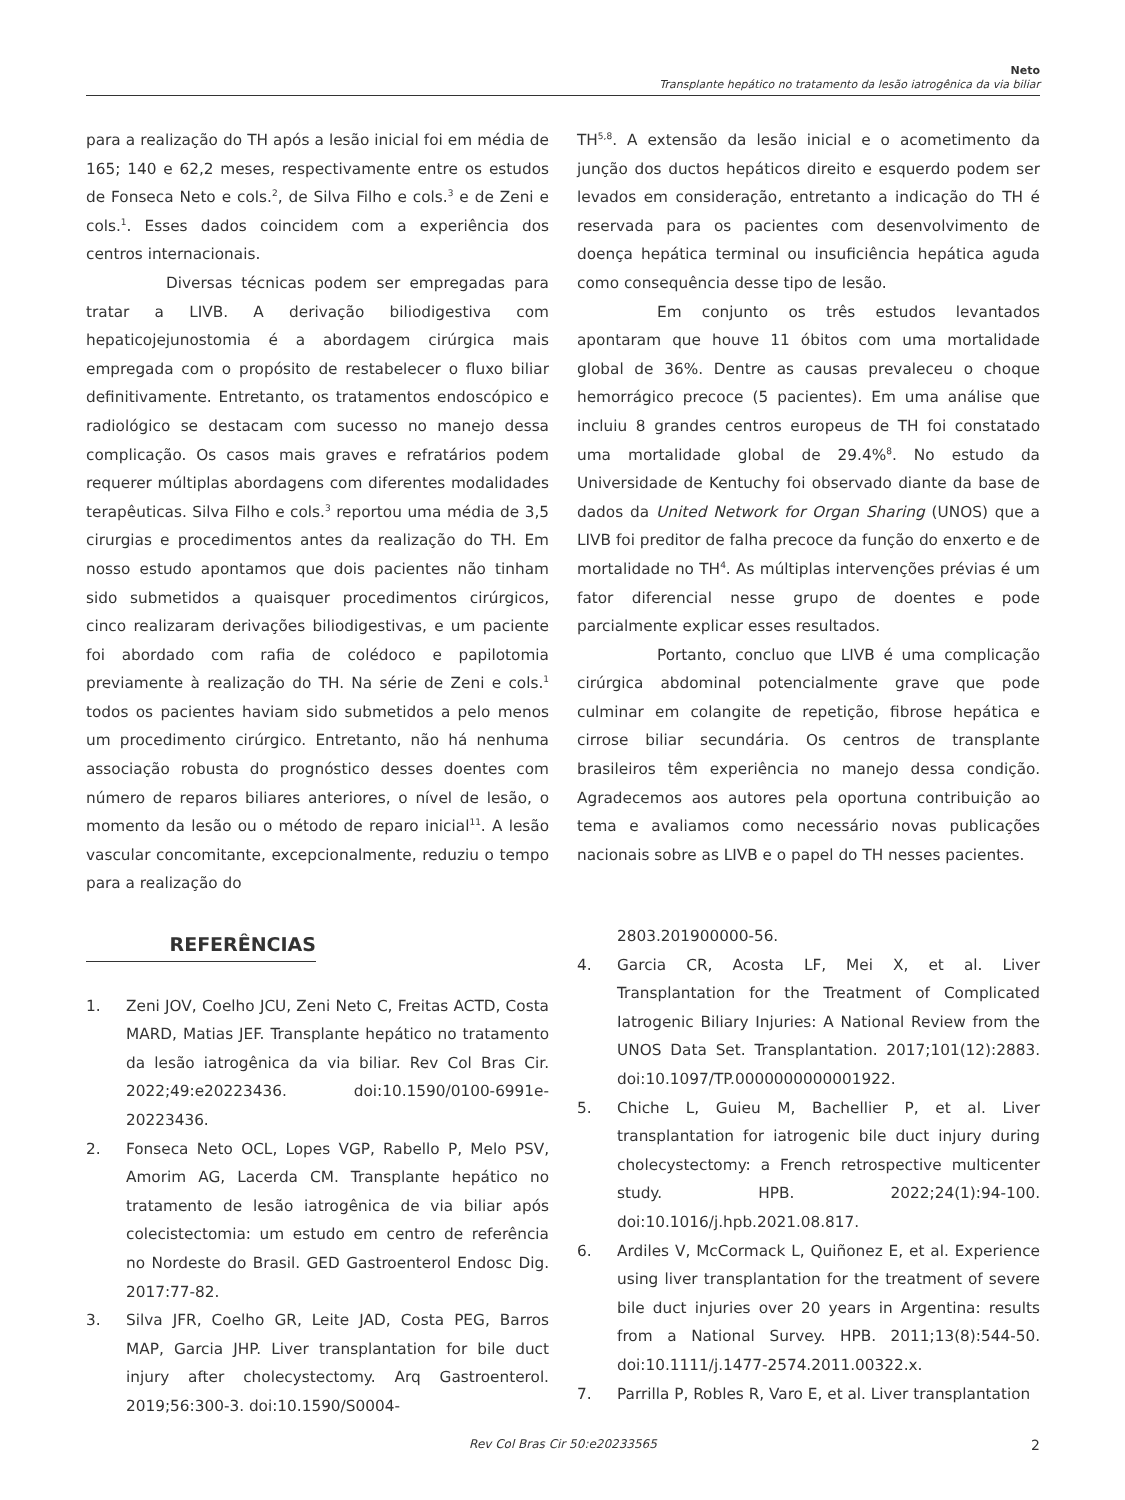Neto
Transplante hepático no tratamento da lesão iatrogênica da via biliar
para a realização do TH após a lesão inicial foi em média de 165; 140 e 62,2 meses, respectivamente entre os estudos de Fonseca Neto e cols.<sup>2</sup>, de Silva Filho e cols.<sup>3</sup> e de Zeni e cols.<sup>1</sup>. Esses dados coincidem com a experiência dos centros internacionais.
Diversas técnicas podem ser empregadas para tratar a LIVB. A derivação biliodigestiva com hepaticojejunostomia é a abordagem cirúrgica mais empregada com o propósito de restabelecer o fluxo biliar definitivamente. Entretanto, os tratamentos endoscópico e radiológico se destacam com sucesso no manejo dessa complicação. Os casos mais graves e refratários podem requerer múltiplas abordagens com diferentes modalidades terapêuticas. Silva Filho e cols.<sup>3</sup> reportou uma média de 3,5 cirurgias e procedimentos antes da realização do TH. Em nosso estudo apontamos que dois pacientes não tinham sido submetidos a quaisquer procedimentos cirúrgicos, cinco realizaram derivações biliodigestivas, e um paciente foi abordado com rafia de colédoco e papilotomia previamente à realização do TH. Na série de Zeni e cols.<sup>1</sup> todos os pacientes haviam sido submetidos a pelo menos um procedimento cirúrgico. Entretanto, não há nenhuma associação robusta do prognóstico desses doentes com número de reparos biliares anteriores, o nível de lesão, o momento da lesão ou o método de reparo inicial<sup>11</sup>. A lesão vascular concomitante, excepcionalmente, reduziu o tempo para a realização do
TH<sup>5,8</sup>. A extensão da lesão inicial e o acometimento da junção dos ductos hepáticos direito e esquerdo podem ser levados em consideração, entretanto a indicação do TH é reservada para os pacientes com desenvolvimento de doença hepática terminal ou insuficiência hepática aguda como consequência desse tipo de lesão.
Em conjunto os três estudos levantados apontaram que houve 11 óbitos com uma mortalidade global de 36%. Dentre as causas prevaleceu o choque hemorrágico precoce (5 pacientes). Em uma análise que incluiu 8 grandes centros europeus de TH foi constatado uma mortalidade global de 29.4%<sup>8</sup>. No estudo da Universidade de Kentuchy foi observado diante da base de dados da United Network for Organ Sharing (UNOS) que a LIVB foi preditor de falha precoce da função do enxerto e de mortalidade no TH<sup>4</sup>. As múltiplas intervenções prévias é um fator diferencial nesse grupo de doentes e pode parcialmente explicar esses resultados.
Portanto, concluo que LIVB é uma complicação cirúrgica abdominal potencialmente grave que pode culminar em colangite de repetição, fibrose hepática e cirrose biliar secundária. Os centros de transplante brasileiros têm experiência no manejo dessa condição. Agradecemos aos autores pela oportuna contribuição ao tema e avaliamos como necessário novas publicações nacionais sobre as LIVB e o papel do TH nesses pacientes.
REFERÊNCIAS
1. Zeni JOV, Coelho JCU, Zeni Neto C, Freitas ACTD, Costa MARD, Matias JEF. Transplante hepático no tratamento da lesão iatrogênica da via biliar. Rev Col Bras Cir. 2022;49:e20223436. doi:10.1590/0100-6991e-20223436.
2. Fonseca Neto OCL, Lopes VGP, Rabello P, Melo PSV, Amorim AG, Lacerda CM. Transplante hepático no tratamento de lesão iatrogênica de via biliar após colecistectomia: um estudo em centro de referência no Nordeste do Brasil. GED Gastroenterol Endosc Dig. 2017:77-82.
3. Silva JFR, Coelho GR, Leite JAD, Costa PEG, Barros MAP, Garcia JHP. Liver transplantation for bile duct injury after cholecystectomy. Arq Gastroenterol. 2019;56:300-3. doi:10.1590/S0004-
2803.201900000-56.
4. Garcia CR, Acosta LF, Mei X, et al. Liver Transplantation for the Treatment of Complicated Iatrogenic Biliary Injuries: A National Review from the UNOS Data Set. Transplantation. 2017;101(12):2883. doi:10.1097/TP.0000000000001922.
5. Chiche L, Guieu M, Bachellier P, et al. Liver transplantation for iatrogenic bile duct injury during cholecystectomy: a French retrospective multicenter study. HPB. 2022;24(1):94-100. doi:10.1016/j.hpb.2021.08.817.
6. Ardiles V, McCormack L, Quiñonez E, et al. Experience using liver transplantation for the treatment of severe bile duct injuries over 20 years in Argentina: results from a National Survey. HPB. 2011;13(8):544-50. doi:10.1111/j.1477-2574.2011.00322.x.
7. Parrilla P, Robles R, Varo E, et al. Liver transplantation
Rev Col Bras Cir 50:e20233565 2